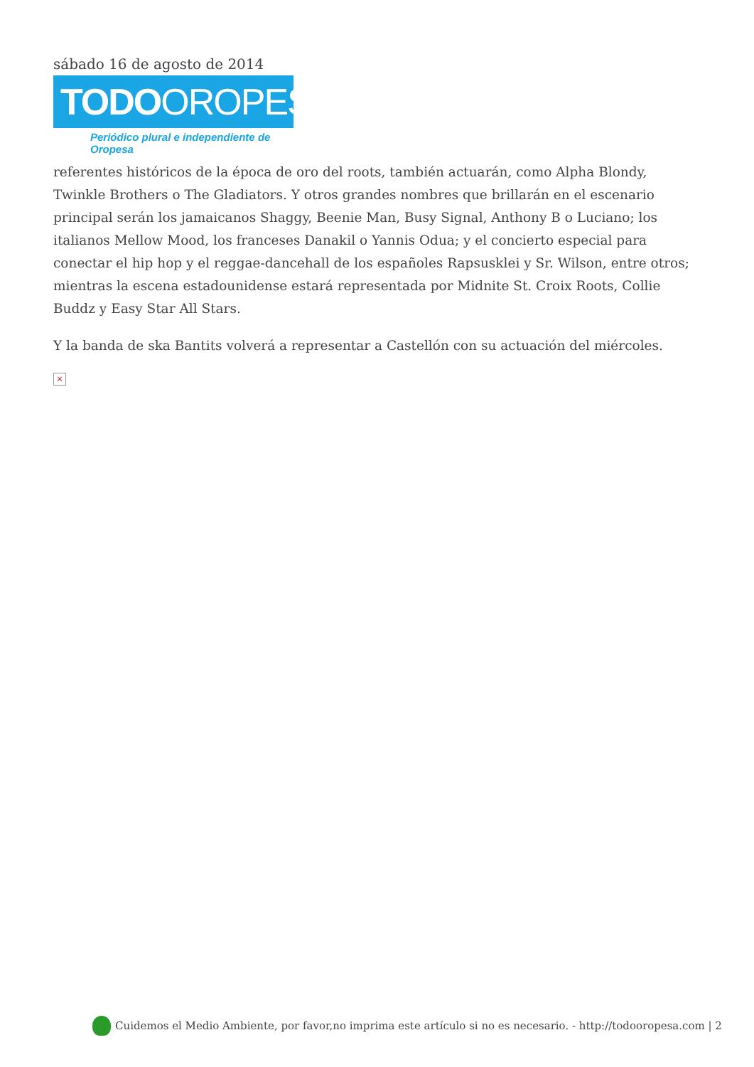sábado 16 de agosto de 2014
TODOOROPESA
Periódico plural e independiente de Oropesa
referentes históricos de la época de oro del roots, también actuarán, como Alpha Blondy, Twinkle Brothers o The Gladiators. Y otros grandes nombres que brillarán en el escenario principal serán los jamaicanos Shaggy, Beenie Man, Busy Signal, Anthony B o Luciano; los italianos Mellow Mood, los franceses Danakil o Yannis Odua; y el concierto especial para conectar el hip hop y el reggae-dancehall de los españoles Rapsusklei y Sr. Wilson, entre otros; mientras la escena estadounidense estará representada por Midnite St. Croix Roots, Collie Buddz y Easy Star All Stars.
Y la banda de ska Bantits volverá a representar a Castellón con su actuación del miércoles.
×
Cuidemos el Medio Ambiente, por favor,no imprima este artículo si no es necesario. - http://todooropesa.com | 2